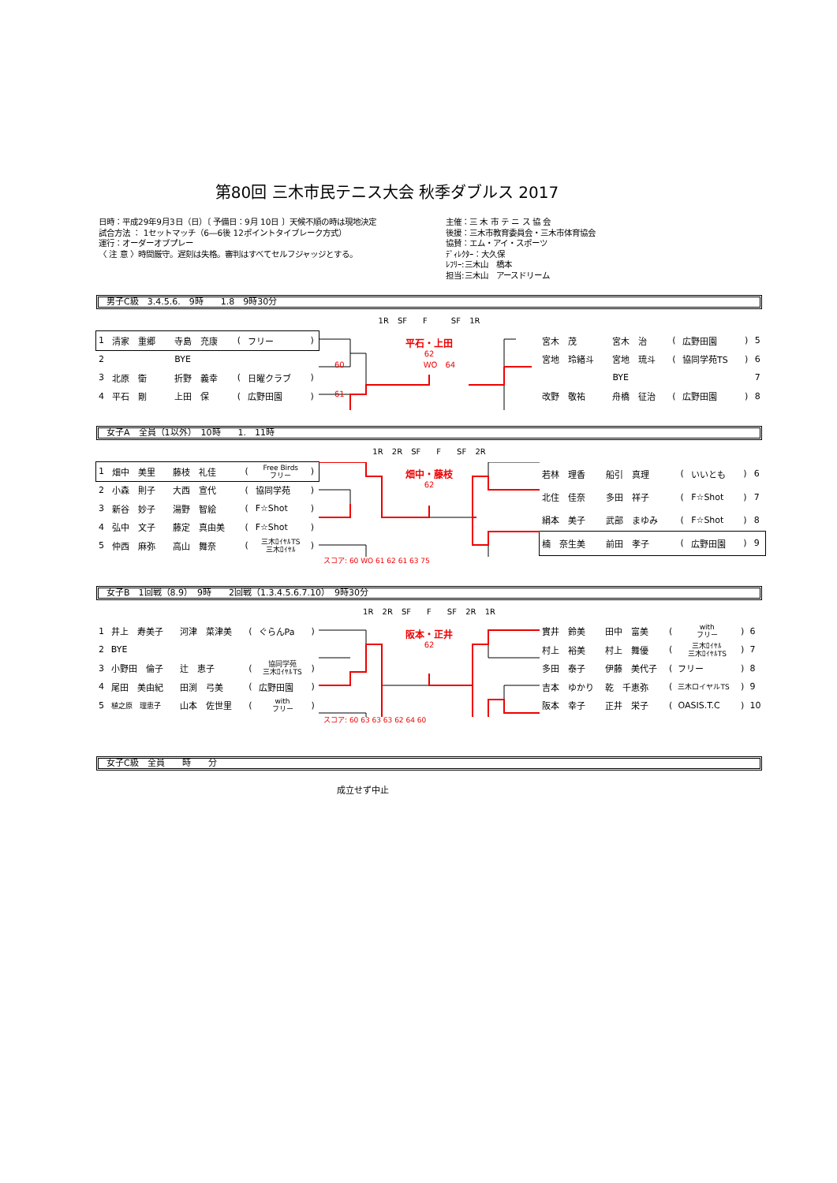第80回 三木市民テニス大会 秋季ダブルス 2017
日時：平成29年9月3日（日）〔 予備日：9月 10日 〕天候不順の時は現地決定
試合方法 ： 1セットマッチ（6―6後 12ポイントタイブレーク方式）
運行：オーダーオブプレー
〈 注 意 〉時間厳守。遅刻は失格。審判はすべてセルフジャッジとする。
主催：三 木 市 テ ニ ス 協 会
後援：三木市教育委員会・三木市体育協会
協賛：エム・アイ・スポーツ
ﾃﾞｨﾚｸﾀｰ：大久保
ﾚﾌﾘｰ:三木山　橋本
担当:三木山　アースドリーム
男子C級　3.4.5.6.　9時　　1.8　9時30分
| 1 | 清家 重郷 | 寺島 充康 | ( | フリー | ) |
| 2 | | BYE | | | |
| 3 | 北原 衛 | 折野 義幸 | ( | 日曜クラブ | ) |
| 4 | 平石 剛 | 上田 保 | ( | 広野田園 | ) |
1R SF　　F　　　SF 1R
平石・上田
62
60　　　　　　　　　　WO　64
61
| 宮木 茂 | 宮木 治 | ( | 広野田園 | ) | 5 |
| 宮地 玲緒斗 | 宮地 琉斗 | ( | 協同学苑TS | ) | 6 |
| | BYE | | | | 7 |
| 改野 敬祐 | 舟橋 征治 | ( | 広野田園 | ) | 8 |
女子A　全員（1以外）　10時　　1.　11時
| 1 | 畑中 美里 | 藤枝 礼佳 | ( | Free Birds フリー | ) |
| 2 | 小森 則子 | 大西 宣代 | ( | 協同学苑 | ) |
| 3 | 新谷 妙子 | 湯野 智絵 | ( | F☆Shot | ) |
| 4 | 弘中 文子 | 藤定 真由美 | ( | F☆Shot | ) |
| 5 | 仲西 麻弥 | 高山 舞奈 | ( | 三木ﾛｲﾔﾙTS 三木ﾛｲﾔﾙ | ) |
1R 2R SF　　F　　SF 2R
畑中・藤枝
62
| 若林 理香 | 船引 真理 | ( | いいとも | ) | 6 |
| 北住 佳奈 | 多田 祥子 | ( | F☆Shot | ) | 7 |
| 絹本 美子 | 武部 まゆみ | ( | F☆Shot | ) | 8 |
| 楠 奈生美 | 前田 孝子 | ( | 広野田園 | ) | 9 |
スコア: 60 WO 61 62 61 63 75
女子B　1回戦（8.9）　9時　　2回戦（1.3.4.5.6.7.10）　9時30分
| 1 | 井上 寿美子 | 河津 菜津美 | ( | ぐらんPa | ) |
| 2 | BYE | | | | |
| 3 | 小野田 倫子 | 辻 恵子 | ( | 協同学苑 三木ﾛｲﾔﾙTS | ) |
| 4 | 尾田 美由紀 | 田渕 弓美 | ( | 広野田園 | ) |
| 5 | 植之原 理恵子 | 山本 佐世里 | ( | with フリー | ) |
1R 2R SF　　F　　SF 2R 1R
阪本・正井
62
| 實井 鈴美 | 田中 富美 | ( | with フリー | ) | 6 |
| 村上 裕美 | 村上 舞優 | ( | 三木ﾛｲﾔﾙ 三木ﾛｲﾔﾙTS | ) | 7 |
| 多田 泰子 | 伊藤 美代子 | ( | フリー | ) | 8 |
| 吉本 ゆかり | 乾 千恵弥 | ( | 三木ロイヤルTS | ) | 9 |
| 阪本 幸子 | 正井 栄子 | ( | OASIS.T.C | ) | 10 |
スコア: 60 63 63 63 62 64 60
女子C級　全員　　時　　分
成立せず中止